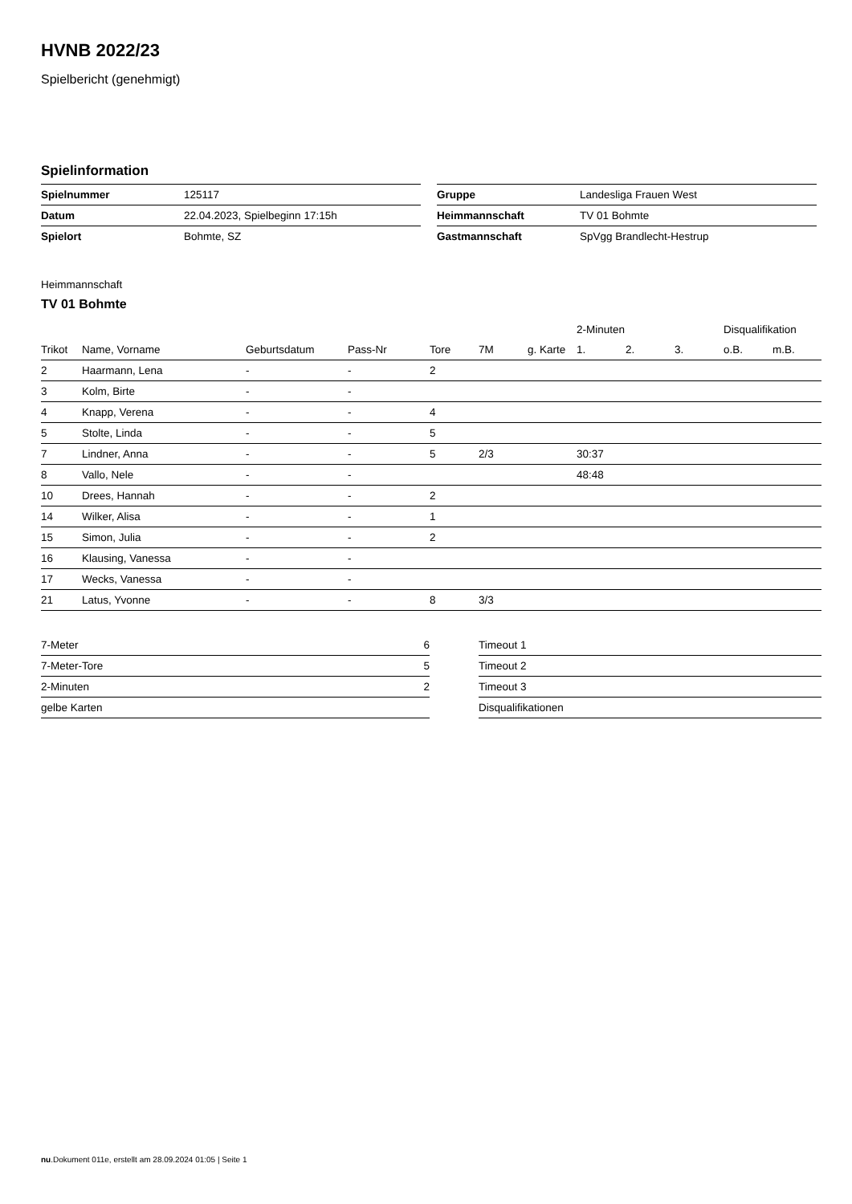HVNB 2022/23
Spielbericht (genehmigt)
Spielinformation
| Spielnummer | 125117 |
| Datum | 22.04.2023, Spielbeginn 17:15h |
| Spielort | Bohmte, SZ |
| Gruppe | Landesliga Frauen West |
| Heimmannschaft | TV 01 Bohmte |
| Gastmannschaft | SpVgg Brandlecht-Hestrup |
Heimmannschaft
TV 01 Bohmte
| | | | | | | | 2-Minuten | | | Disqualifikation | |
| --- | --- | --- | --- | --- | --- | --- | --- | --- | --- | --- | --- |
| Trikot | Name, Vorname | Geburtsdatum | Pass-Nr | Tore | 7M | g. Karte | 1. | 2. | 3. | o.B. | m.B. |
| 2 | Haarmann, Lena | - | - | 2 | | | | | | | |
| 3 | Kolm, Birte | - | - | | | | | | | | |
| 4 | Knapp, Verena | - | - | 4 | | | | | | | |
| 5 | Stolte, Linda | - | - | 5 | | | | | | | |
| 7 | Lindner, Anna | - | - | 5 | 2/3 | | 30:37 | | | | |
| 8 | Vallo, Nele | - | - | | | | 48:48 | | | | |
| 10 | Drees, Hannah | - | - | 2 | | | | | | | |
| 14 | Wilker, Alisa | - | - | 1 | | | | | | | |
| 15 | Simon, Julia | - | - | 2 | | | | | | | |
| 16 | Klausing, Vanessa | - | - | | | | | | | | |
| 17 | Wecks, Vanessa | - | - | | | | | | | | |
| 21 | Latus, Yvonne | - | - | 8 | 3/3 | | | | | | |
| 7-Meter | 6 |
| 7-Meter-Tore | 5 |
| 2-Minuten | 2 |
| gelbe Karten | |
| Timeout 1 |
| Timeout 2 |
| Timeout 3 |
| Disqualifikationen |
nu.Dokument 011e, erstellt am 28.09.2024 01:05 | Seite 1